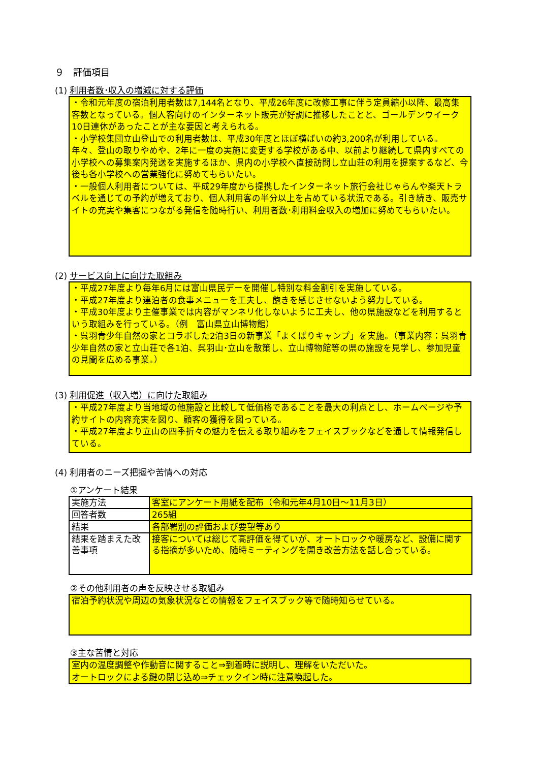９　評価項目
(1) 利用者数･収入の増減に対する評価
・令和元年度の宿泊利用者数は7,144名となり、平成26年度に改修工事に伴う定員縮小以降、最高集客数となっている。個人客向けのインターネット販売が好調に推移したことと、ゴールデンウイーク10日連休があったことが主な要因と考えられる。
・小学校集団立山登山での利用者数は、平成30年度とほぼ横ばいの約3,200名が利用している。年々、登山の取りやめや、2年に一度の実施に変更する学校がある中、以前より継続して県内すべての小学校への募集案内発送を実施するほか、県内の小学校へ直接訪問し立山荘の利用を提案するなど、今後も各小学校への営業強化に努めてもらいたい。
・一般個人利用者については、平成29年度から提携したインターネット旅行会社じゃらんや楽天トラベルを通じての予約が増えており、個人利用客の半分以上を占めている状況である。引き続き、販売サイトの充実や集客につながる発信を随時行い、利用者数･利用料金収入の増加に努めてもらいたい。
(2) サービス向上に向けた取組み
・平成27年度より毎年6月には富山県民デーを開催し特別な料金割引を実施している。
・平成27年度より連泊者の食事メニューを工夫し、飽きを感じさせないよう努力している。
・平成30年度より主催事業では内容がマンネリ化しないように工夫し、他の県施設などを利用するという取組みを行っている。（例　富山県立山博物館）
・呉羽青少年自然の家とコラボした2泊3日の新事業「よくばりキャンプ」を実施。（事業内容：呉羽青少年自然の家と立山荘で各1泊、呉羽山･立山を散策し、立山博物館等の県の施設を見学し、参加児童の見聞を広める事業。）
(3) 利用促進（収入増）に向けた取組み
・平成27年度より当地域の他施設と比較して低価格であることを最大の利点とし、ホームページや予約サイトの内容充実を図り、顧客の獲得を図っている。
・平成27年度より立山の四季折々の魅力を伝える取り組みをフェイスブックなどを通して情報発信している。
(4) 利用者のニーズ把握や苦情への対応
①アンケート結果
| 実施方法 | 客室にアンケート用紙を配布（令和元年4月10日～11月3日） |
| 回答者数 | 265組 |
| 結果 | 各部署別の評価および要望等あり |
| 結果を踏まえた改善事項 | 接客については総じて高評価を得ていが、オートロックや暖房など、設備に関する指摘が多いため、随時ミーティングを開き改善方法を話し合っている。 |
②その他利用者の声を反映させる取組み
宿泊予約状況や周辺の気象状況などの情報をフェイスブック等で随時知らせている。
③主な苦情と対応
室内の温度調整や作動音に関すること⇒到着時に説明し、理解をいただいた。
オートロックによる鍵の閉じ込め⇒チェックイン時に注意喚起した。